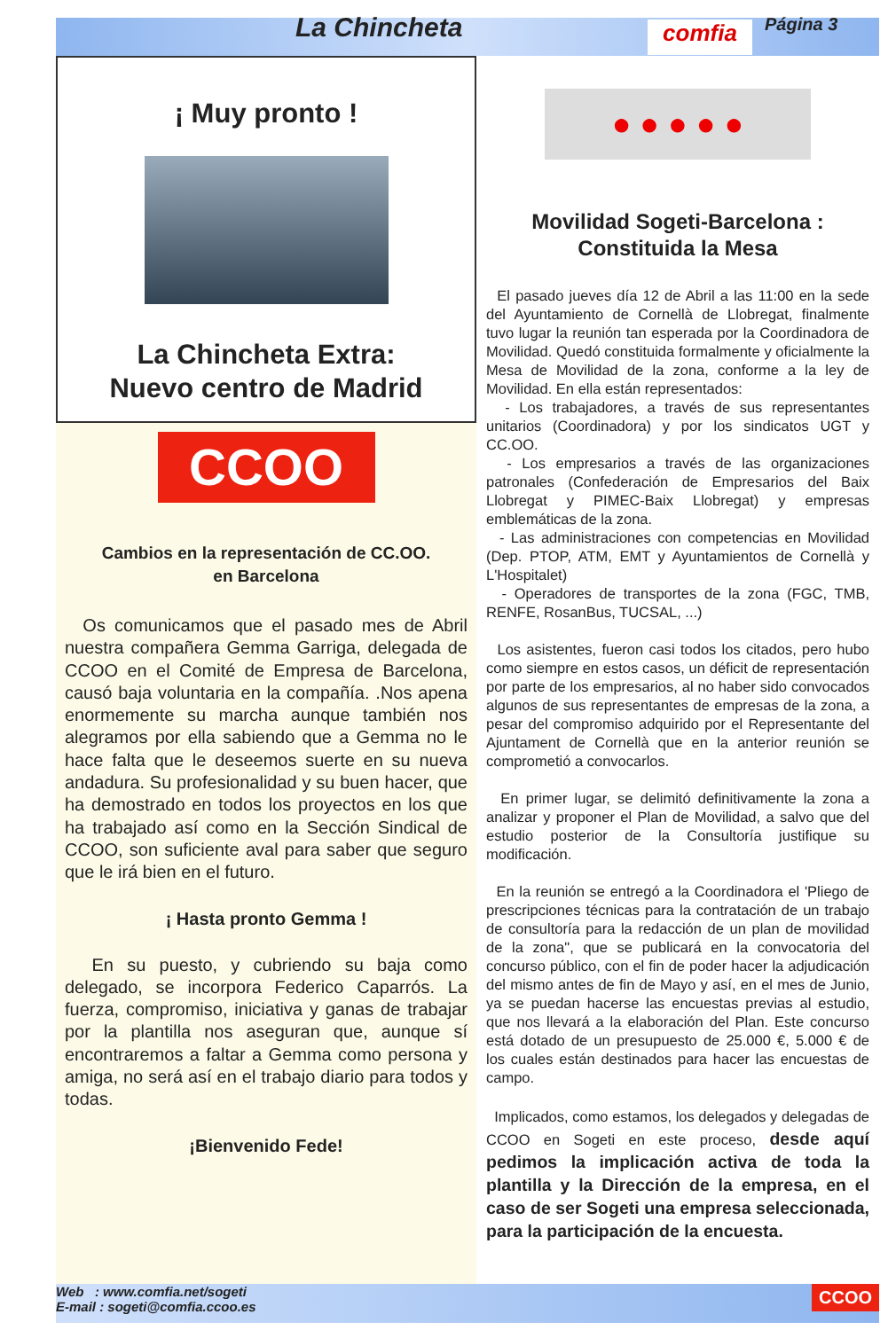La Chincheta comfia Página 3
¡ Muy pronto !
La Chincheta Extra:
Nuevo centro de Madrid
CCOO
Cambios en la representación de CC.OO.
en Barcelona
Os comunicamos que el pasado mes de Abril nuestra compañera Gemma Garriga, delegada de CCOO en el Comité de Empresa de Barcelona, causó baja voluntaria en la compañía. .Nos apena enormemente su marcha aunque también nos alegramos por ella sabiendo que a Gemma no le hace falta que le deseemos suerte en su nueva andadura. Su profesionalidad y su buen hacer, que ha demostrado en todos los proyectos en los que ha trabajado así como en la Sección Sindical de CCOO, son suficiente aval para saber que seguro que le irá bien en el futuro.
¡ Hasta pronto Gemma !
En su puesto, y cubriendo su baja como delegado, se incorpora Federico Caparrós. La fuerza, compromiso, iniciativa y ganas de trabajar por la plantilla nos aseguran que, aunque sí encontraremos a faltar a Gemma como persona y amiga, no será así en el trabajo diario para todos y todas.
¡Bienvenido Fede!
● ● ● ● ●
Movilidad Sogeti-Barcelona :
Constituida la Mesa
El pasado jueves día 12 de Abril a las 11:00 en la sede del Ayuntamiento de Cornellà de Llobregat, finalmente tuvo lugar la reunión tan esperada por la Coordinadora de Movilidad. Quedó constituida formalmente y oficialmente la Mesa de Movilidad de la zona, conforme a la ley de Movilidad. En ella están representados:
- Los trabajadores, a través de sus representantes unitarios (Coordinadora) y por los sindicatos UGT y CC.OO.
- Los empresarios a través de las organizaciones patronales (Confederación de Empresarios del Baix Llobregat y PIMEC-Baix Llobregat) y empresas emblemáticas de la zona.
- Las administraciones con competencias en Movilidad (Dep. PTOP, ATM, EMT y Ayuntamientos de Cornellà y L'Hospitalet)
- Operadores de transportes de la zona (FGC, TMB, RENFE, RosanBus, TUCSAL, ...)
Los asistentes, fueron casi todos los citados, pero hubo como siempre en estos casos, un déficit de representación por parte de los empresarios, al no haber sido convocados algunos de sus representantes de empresas de la zona, a pesar del compromiso adquirido por el Representante del Ajuntament de Cornellà que en la anterior reunión se comprometió a convocarlos.
En primer lugar, se delimitó definitivamente la zona a analizar y proponer el Plan de Movilidad, a salvo que del estudio posterior de la Consultoría justifique su modificación.
En la reunión se entregó a la Coordinadora el 'Pliego de prescripciones técnicas para la contratación de un trabajo de consultoría para la redacción de un plan de movilidad de la zona", que se publicará en la convocatoria del concurso público, con el fin de poder hacer la adjudicación del mismo antes de fin de Mayo y así, en el mes de Junio, ya se puedan hacerse las encuestas previas al estudio, que nos llevará a la elaboración del Plan. Este concurso está dotado de un presupuesto de 25.000 €, 5.000 € de los cuales están destinados para hacer las encuestas de campo.
Implicados, como estamos, los delegados y delegadas de CCOO en Sogeti en este proceso, desde aquí pedimos la implicación activa de toda la plantilla y la Dirección de la empresa, en el caso de ser Sogeti una empresa seleccionada, para la participación de la encuesta.
Web : www.comfia.net/sogeti
E-mail : sogeti@comfia.ccoo.es
CCOO